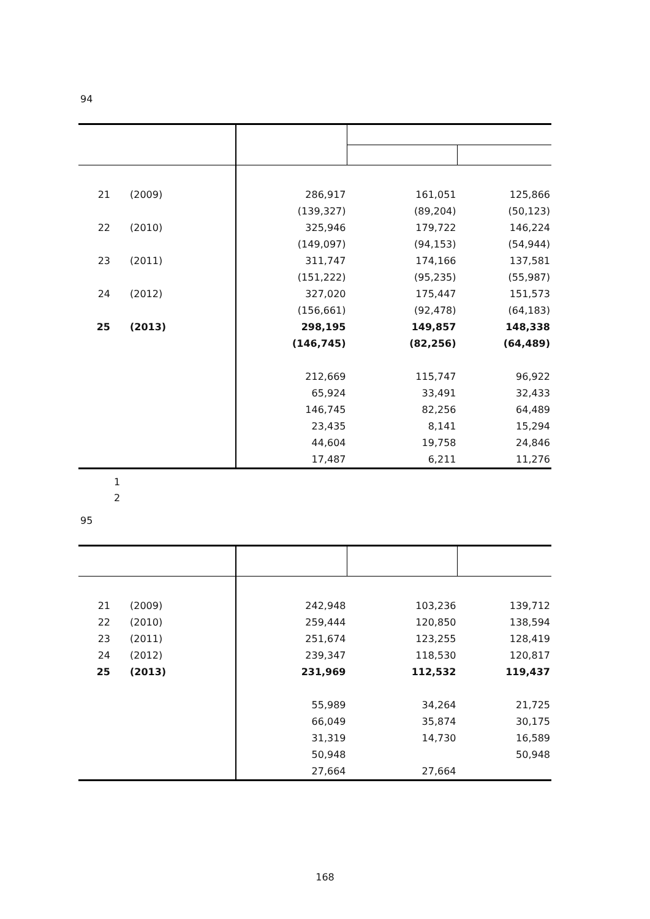94
| 21 | (2009) | 286,917 | 161,051 | 125,866 |
| | | (139,327) | (89,204) | (50,123) |
| 22 | (2010) | 325,946 | 179,722 | 146,224 |
| | | (149,097) | (94,153) | (54,944) |
| 23 | (2011) | 311,747 | 174,166 | 137,581 |
| | | (151,222) | (95,235) | (55,987) |
| 24 | (2012) | 327,020 | 175,447 | 151,573 |
| | | (156,661) | (92,478) | (64,183) |
| 25 | (2013) | 298,195 | 149,857 | 148,338 |
| | | (146,745) | (82,256) | (64,489) |
| | | 212,669 | 115,747 | 96,922 |
| | | 65,924 | 33,491 | 32,433 |
| | | 146,745 | 82,256 | 64,489 |
| | | 23,435 | 8,141 | 15,294 |
| | | 44,604 | 19,758 | 24,846 |
| | | 17,487 | 6,211 | 11,276 |
1
2
95
| 21 | (2009) | 242,948 | 103,236 | 139,712 |
| 22 | (2010) | 259,444 | 120,850 | 138,594 |
| 23 | (2011) | 251,674 | 123,255 | 128,419 |
| 24 | (2012) | 239,347 | 118,530 | 120,817 |
| 25 | (2013) | 231,969 | 112,532 | 119,437 |
| | | 55,989 | 34,264 | 21,725 |
| | | 66,049 | 35,874 | 30,175 |
| | | 31,319 | 14,730 | 16,589 |
| | | 50,948 | | 50,948 |
| | | 27,664 | 27,664 | |
168